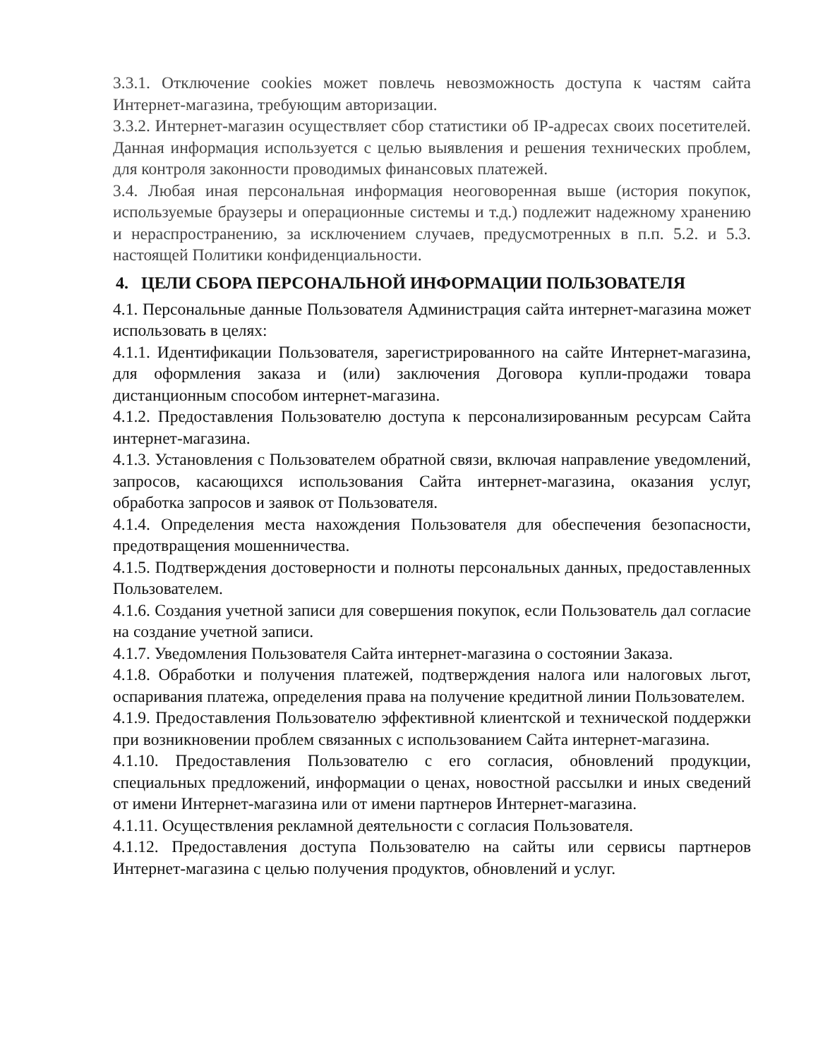3.3.1. Отключение cookies может повлечь невозможность доступа к частям сайта Интернет-магазина, требующим авторизации.
3.3.2. Интернет-магазин осуществляет сбор статистики об IP-адресах своих посетителей. Данная информация используется с целью выявления и решения технических проблем, для контроля законности проводимых финансовых платежей.
3.4. Любая иная персональная информация неоговоренная выше (история покупок, используемые браузеры и операционные системы и т.д.) подлежит надежному хранению и нераспространению, за исключением случаев, предусмотренных в п.п. 5.2. и 5.3. настоящей Политики конфиденциальности.
4. ЦЕЛИ СБОРА ПЕРСОНАЛЬНОЙ ИНФОРМАЦИИ ПОЛЬЗОВАТЕЛЯ
4.1. Персональные данные Пользователя Администрация сайта интернет-магазина может использовать в целях:
4.1.1. Идентификации Пользователя, зарегистрированного на сайте Интернет-магазина, для оформления заказа и (или) заключения Договора купли-продажи товара дистанционным способом интернет-магазина.
4.1.2. Предоставления Пользователю доступа к персонализированным ресурсам Сайта интернет-магазина.
4.1.3. Установления с Пользователем обратной связи, включая направление уведомлений, запросов, касающихся использования Сайта интернет-магазина, оказания услуг, обработка запросов и заявок от Пользователя.
4.1.4. Определения места нахождения Пользователя для обеспечения безопасности, предотвращения мошенничества.
4.1.5. Подтверждения достоверности и полноты персональных данных, предоставленных Пользователем.
4.1.6. Создания учетной записи для совершения покупок, если Пользователь дал согласие на создание учетной записи.
4.1.7. Уведомления Пользователя Сайта интернет-магазина о состоянии Заказа.
4.1.8. Обработки и получения платежей, подтверждения налога или налоговых льгот, оспаривания платежа, определения права на получение кредитной линии Пользователем.
4.1.9. Предоставления Пользователю эффективной клиентской и технической поддержки при возникновении проблем связанных с использованием Сайта интернет-магазина.
4.1.10. Предоставления Пользователю с его согласия, обновлений продукции, специальных предложений, информации о ценах, новостной рассылки и иных сведений от имени Интернет-магазина или от имени партнеров Интернет-магазина.
4.1.11. Осуществления рекламной деятельности с согласия Пользователя.
4.1.12. Предоставления доступа Пользователю на сайты или сервисы партнеров Интернет-магазина с целью получения продуктов, обновлений и услуг.